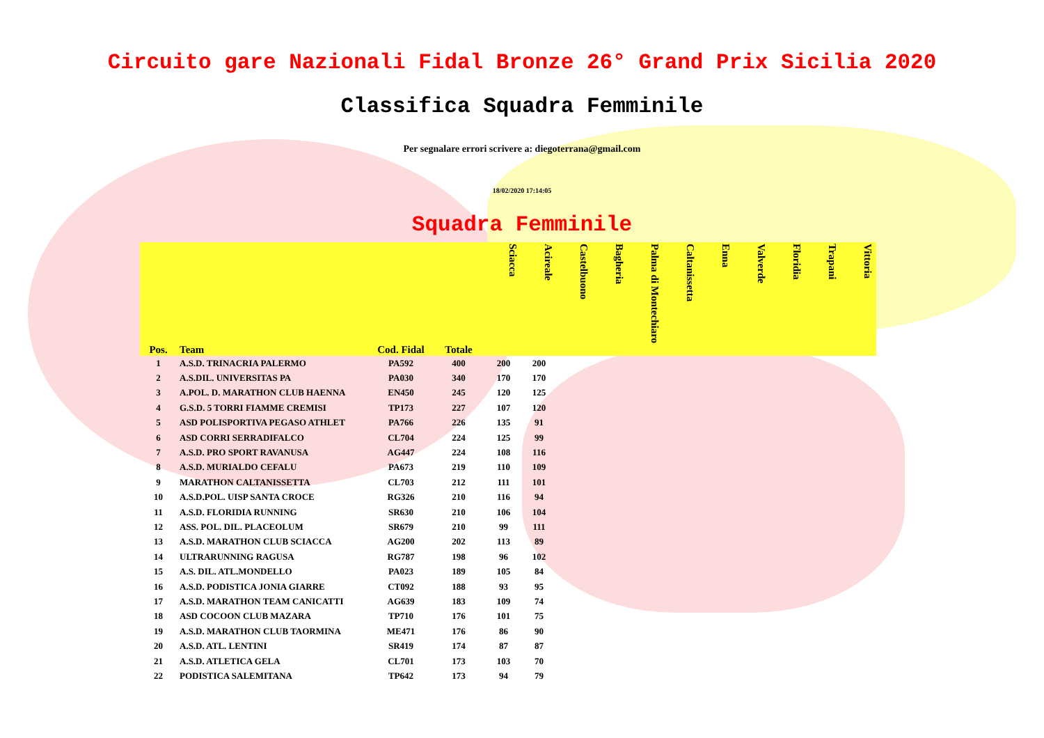Circuito gare Nazionali Fidal Bronze 26° Grand Prix Sicilia 2020
Classifica Squadra Femminile
Per segnalare errori scrivere a: diegoterrana@gmail.com
18/02/2020 17:14:05
Squadra Femminile
| Pos. | Team | Cod. Fidal | Totale | Sciacca | Acireale | Castelbuono | Bagheria | Palma di Montechiaro | Caltanissetta | Enna | Valverde | Floridia | Trapani | Vittoria |
| --- | --- | --- | --- | --- | --- | --- | --- | --- | --- | --- | --- | --- | --- | --- |
| 1 | A.S.D. TRINACRIA PALERMO | PA592 | 400 | 200 | 200 | | | | | | | | | |
| 2 | A.S.DIL. UNIVERSITAS PA | PA030 | 340 | 170 | 170 | | | | | | | | | |
| 3 | A.POL. D. MARATHON CLUB HAENNA | EN450 | 245 | 120 | 125 | | | | | | | | | |
| 4 | G.S.D. 5 TORRI FIAMME CREMISI | TP173 | 227 | 107 | 120 | | | | | | | | | |
| 5 | ASD POLISPORTIVA PEGASO ATHLET | PA766 | 226 | 135 | 91 | | | | | | | | | |
| 6 | ASD CORRI SERRADIFALCO | CL704 | 224 | 125 | 99 | | | | | | | | | |
| 7 | A.S.D. PRO SPORT RAVANUSA | AG447 | 224 | 108 | 116 | | | | | | | | | |
| 8 | A.S.D. MURIALDO CEFALU | PA673 | 219 | 110 | 109 | | | | | | | | | |
| 9 | MARATHON CALTANISSETTA | CL703 | 212 | 111 | 101 | | | | | | | | | |
| 10 | A.S.D.POL. UISP SANTA CROCE | RG326 | 210 | 116 | 94 | | | | | | | | | |
| 11 | A.S.D. FLORIDIA RUNNING | SR630 | 210 | 106 | 104 | | | | | | | | | |
| 12 | ASS. POL. DIL. PLACEOLUM | SR679 | 210 | 99 | 111 | | | | | | | | | |
| 13 | A.S.D. MARATHON CLUB SCIACCA | AG200 | 202 | 113 | 89 | | | | | | | | | |
| 14 | ULTRARUNNING RAGUSA | RG787 | 198 | 96 | 102 | | | | | | | | | |
| 15 | A.S. DIL. ATL.MONDELLO | PA023 | 189 | 105 | 84 | | | | | | | | | |
| 16 | A.S.D. PODISTICA JONIA GIARRE | CT092 | 188 | 93 | 95 | | | | | | | | | |
| 17 | A.S.D. MARATHON TEAM CANICATTI | AG639 | 183 | 109 | 74 | | | | | | | | | |
| 18 | ASD COCOON CLUB MAZARA | TP710 | 176 | 101 | 75 | | | | | | | | | |
| 19 | A.S.D. MARATHON CLUB TAORMINA | ME471 | 176 | 86 | 90 | | | | | | | | | |
| 20 | A.S.D. ATL. LENTINI | SR419 | 174 | 87 | 87 | | | | | | | | | |
| 21 | A.S.D. ATLETICA GELA | CL701 | 173 | 103 | 70 | | | | | | | | | |
| 22 | PODISTICA SALEMITANA | TP642 | 173 | 94 | 79 | | | | | | | | | |